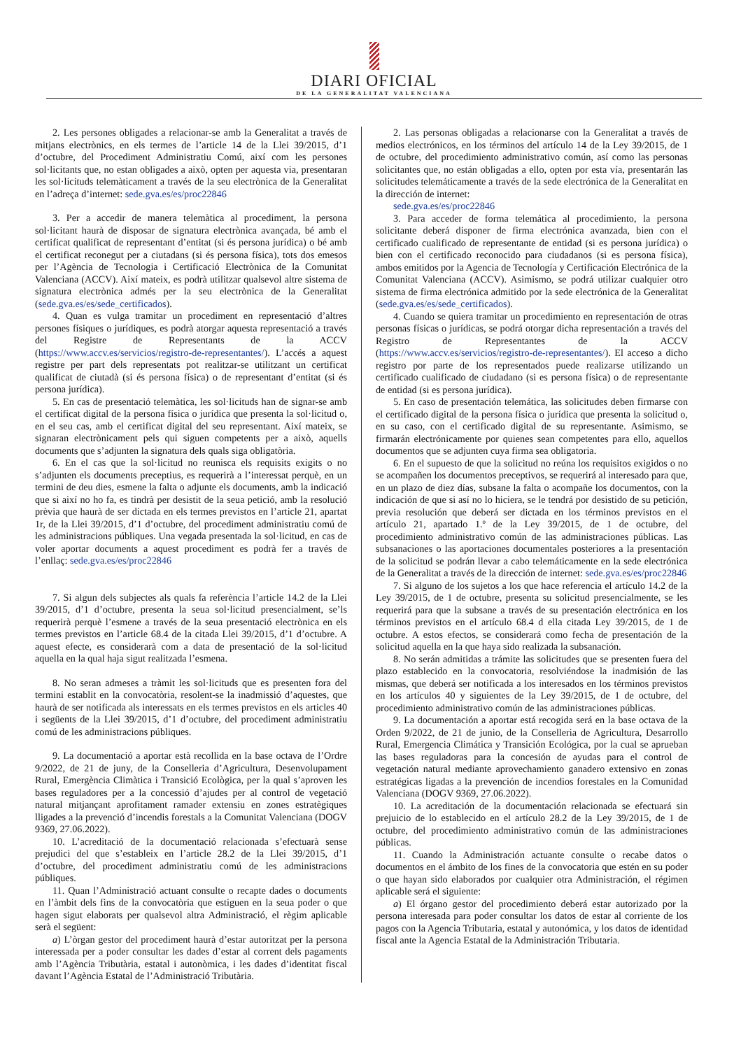DIARI OFICIAL
DE LA GENERALITAT VALENCIANA
2. Les persones obligades a relacionar-se amb la Generalitat a través de mitjans electrònics, en els termes de l’article 14 de la Llei 39/2015, d’1 d’octubre, del Procediment Administratiu Comú, així com les persones sol·licitants que, no estan obligades a això, opten per aquesta via, presentaran les sol·licituds telemàticament a través de la seu electrònica de la Generalitat en l’adreça d’internet: sede.gva.es/es/proc22846
3. Per a accedir de manera telemàtica al procediment, la persona sol·licitant haurà de disposar de signatura electrònica avançada, bé amb el certificat qualificat de representant d’entitat (si és persona jurídica) o bé amb el certificat reconegut per a ciutadans (si és persona física), tots dos emesos per l’Agència de Tecnologia i Certificació Electrònica de la Comunitat Valenciana (ACCV). Així mateix, es podrà utilitzar qualsevol altre sistema de signatura electrònica admés per la seu electrònica de la Generalitat (sede.gva.es/es/sede_certificados).
4. Quan es vulga tramitar un procediment en representació d’altres persones físiques o jurídiques, es podrà atorgar aquesta representació a través del Registre de Representants de la ACCV (https://www.accv.es/servicios/registro-de-representantes/). L’accés a aquest registre per part dels representats pot realitzar-se utilitzant un certificat qualificat de ciutadà (si és persona física) o de representant d’entitat (si és persona jurídica).
5. En cas de presentació telemàtica, les sol·licituds han de signar-se amb el certificat digital de la persona física o jurídica que presenta la sol·licitud o, en el seu cas, amb el certificat digital del seu representant. Així mateix, se signaran electrònicament pels qui siguen competents per a això, aquells documents que s’adjunten la signatura dels quals siga obligatòria.
6. En el cas que la sol·licitud no reunisca els requisits exigits o no s’adjunten els documents preceptius, es requerirà a l’interessat perquè, en un termini de deu dies, esmene la falta o adjunte els documents, amb la indicació que si així no ho fa, es tindrà per desistit de la seua petició, amb la resolució prèvia que haurà de ser dictada en els termes previstos en l’article 21, apartat 1r, de la Llei 39/2015, d’1 d’octubre, del procediment administratiu comú de les administracions públiques. Una vegada presentada la sol·licitud, en cas de voler aportar documents a aquest procediment es podrà fer a través de l’enllaç: sede.gva.es/es/proc22846
7. Si algun dels subjectes als quals fa referència l’article 14.2 de la Llei 39/2015, d’1 d’octubre, presenta la seua sol·licitud presencialment, se’ls requerirà perquè l’esmene a través de la seua presentació electrònica en els termes previstos en l’article 68.4 de la citada Llei 39/2015, d’1 d’octubre. A aquest efecte, es considerarà com a data de presentació de la sol·licitud aquella en la qual haja sigut realitzada l’esmena.
8. No seran admeses a tràmit les sol·licituds que es presenten fora del termini establit en la convocatòria, resolent-se la inadmissió d’aquestes, que haurà de ser notificada als interessats en els termes previstos en els articles 40 i següents de la Llei 39/2015, d’1 d’octubre, del procediment administratiu comú de les administracions públiques.
9. La documentació a aportar està recollida en la base octava de l’Ordre 9/2022, de 21 de juny, de la Conselleria d’Agricultura, Desenvolupament Rural, Emergència Climàtica i Transició Ecològica, per la qual s’aproven les bases reguladores per a la concessió d’ajudes per al control de vegetació natural mitjançant aprofitament ramader extensiu en zones estratègiques lligades a la prevenció d’incendis forestals a la Comunitat Valenciana (DOGV 9369, 27.06.2022).
10. L’acreditació de la documentació relacionada s’efectuarà sense prejudici del que s’estableix en l’article 28.2 de la Llei 39/2015, d’1 d’octubre, del procediment administratiu comú de les administracions públiques.
11. Quan l’Administració actuant consulte o recapte dades o documents en l’àmbit dels fins de la convocatòria que estiguen en la seua poder o que hagen sigut elaborats per qualsevol altra Administració, el règim aplicable serà el següent:
a) L’òrgan gestor del procediment haurà d’estar autoritzat per la persona interessada per a poder consultar les dades d’estar al corrent dels pagaments amb l’Agència Tributària, estatal i autonòmica, i les dades d’identitat fiscal davant l’Agència Estatal de l’Administració Tributària.
2. Las personas obligadas a relacionarse con la Generalitat a través de medios electrónicos, en los términos del artículo 14 de la Ley 39/2015, de 1 de octubre, del procedimiento administrativo común, así como las personas solicitantes que, no están obligadas a ello, opten por esta vía, presentarán las solicitudes telemáticamente a través de la sede electrónica de la Generalitat en la dirección de internet:
sede.gva.es/es/proc22846
3. Para acceder de forma telemática al procedimiento, la persona solicitante deberá disponer de firma electrónica avanzada, bien con el certificado cualificado de representante de entidad (si es persona jurídica) o bien con el certificado reconocido para ciudadanos (si es persona física), ambos emitidos por la Agencia de Tecnología y Certificación Electrónica de la Comunitat Valenciana (ACCV). Asimismo, se podrá utilizar cualquier otro sistema de firma electrónica admitido por la sede electrónica de la Generalitat (sede.gva.es/es/sede_certificados).
4. Cuando se quiera tramitar un procedimiento en representación de otras personas físicas o jurídicas, se podrá otorgar dicha representación a través del Registro de Representantes de la ACCV (https://www.accv.es/servicios/registro-de-representantes/). El acceso a dicho registro por parte de los representados puede realizarse utilizando un certificado cualificado de ciudadano (si es persona física) o de representante de entidad (si es persona jurídica).
5. En caso de presentación telemática, las solicitudes deben firmarse con el certificado digital de la persona física o jurídica que presenta la solicitud o, en su caso, con el certificado digital de su representante. Asimismo, se firmarán electrónicamente por quienes sean competentes para ello, aquellos documentos que se adjunten cuya firma sea obligatoria.
6. En el supuesto de que la solicitud no reúna los requisitos exigidos o no se acompañen los documentos preceptivos, se requerirá al interesado para que, en un plazo de diez días, subsane la falta o acompañe los documentos, con la indicación de que si así no lo hiciera, se le tendrá por desistido de su petición, previa resolución que deberá ser dictada en los términos previstos en el artículo 21, apartado 1.º de la Ley 39/2015, de 1 de octubre, del procedimiento administrativo común de las administraciones públicas. Las subsanaciones o las aportaciones documentales posteriores a la presentación de la solicitud se podrán llevar a cabo telemáticamente en la sede electrónica de la Generalitat a través de la dirección de internet: sede.gva.es/es/proc22846
7. Si alguno de los sujetos a los que hace referencia el artículo 14.2 de la Ley 39/2015, de 1 de octubre, presenta su solicitud presencialmente, se les requerirá para que la subsane a través de su presentación electrónica en los términos previstos en el artículo 68.4 d ella citada Ley 39/2015, de 1 de octubre. A estos efectos, se considerará como fecha de presentación de la solicitud aquella en la que haya sido realizada la subsanación.
8. No serán admitidas a trámite las solicitudes que se presenten fuera del plazo establecido en la convocatoria, resolviéndose la inadmisión de las mismas, que deberá ser notificada a los interesados en los términos previstos en los artículos 40 y siguientes de la Ley 39/2015, de 1 de octubre, del procedimiento administrativo común de las administraciones públicas.
9. La documentación a aportar está recogida será en la base octava de la Orden 9/2022, de 21 de junio, de la Conselleria de Agricultura, Desarrollo Rural, Emergencia Climática y Transición Ecológica, por la cual se aprueban las bases reguladoras para la concesión de ayudas para el control de vegetación natural mediante aprovechamiento ganadero extensivo en zonas estratégicas ligadas a la prevención de incendios forestales en la Comunidad Valenciana (DOGV 9369, 27.06.2022).
10. La acreditación de la documentación relacionada se efectuará sin prejuicio de lo establecido en el artículo 28.2 de la Ley 39/2015, de 1 de octubre, del procedimiento administrativo común de las administraciones públicas.
11. Cuando la Administración actuante consulte o recabe datos o documentos en el ámbito de los fines de la convocatoria que estén en su poder o que hayan sido elaborados por cualquier otra Administración, el régimen aplicable será el siguiente:
a) El órgano gestor del procedimiento deberá estar autorizado por la persona interesada para poder consultar los datos de estar al corriente de los pagos con la Agencia Tributaria, estatal y autonómica, y los datos de identidad fiscal ante la Agencia Estatal de la Administración Tributaria.